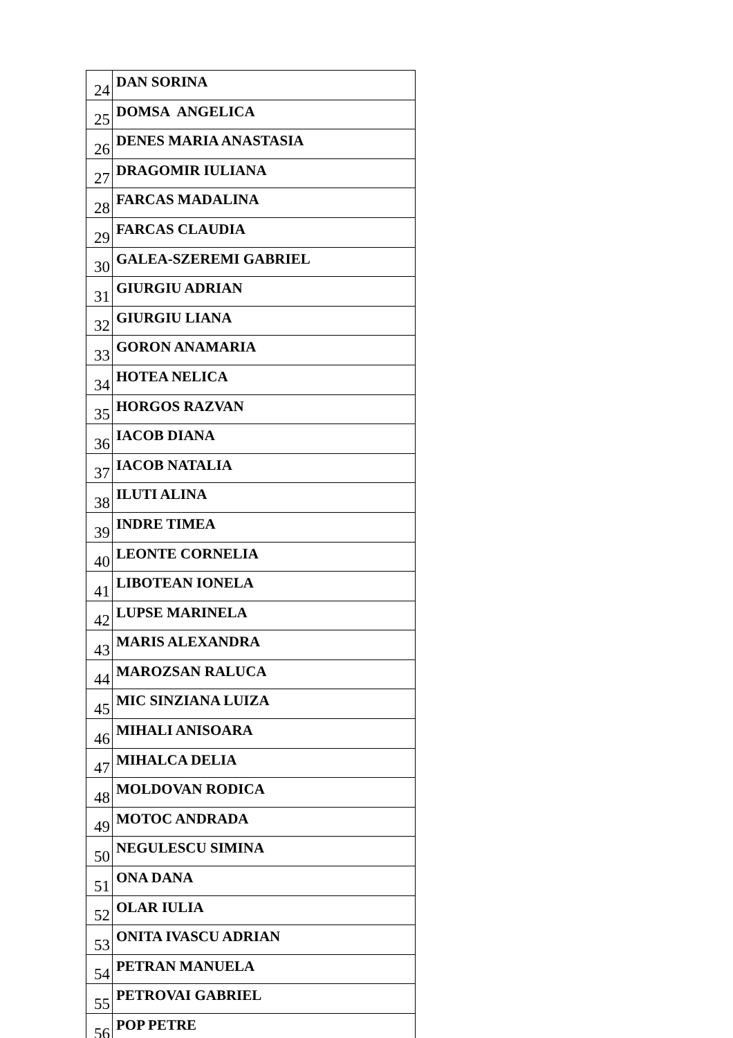| 24 | DAN SORINA |
| 25 | DOMSA ANGELICA |
| 26 | DENES MARIA ANASTASIA |
| 27 | DRAGOMIR IULIANA |
| 28 | FARCAS MADALINA |
| 29 | FARCAS CLAUDIA |
| 30 | GALEA-SZEREMI GABRIEL |
| 31 | GIURGIU ADRIAN |
| 32 | GIURGIU LIANA |
| 33 | GORON ANAMARIA |
| 34 | HOTEA NELICA |
| 35 | HORGOS RAZVAN |
| 36 | IACOB DIANA |
| 37 | IACOB NATALIA |
| 38 | ILUTI ALINA |
| 39 | INDRE TIMEA |
| 40 | LEONTE CORNELIA |
| 41 | LIBOTEAN IONELA |
| 42 | LUPSE MARINELA |
| 43 | MARIS ALEXANDRA |
| 44 | MAROZSAN RALUCA |
| 45 | MIC SINZIANA LUIZA |
| 46 | MIHALI ANISOARA |
| 47 | MIHALCA DELIA |
| 48 | MOLDOVAN RODICA |
| 49 | MOTOC ANDRADA |
| 50 | NEGULESCU SIMINA |
| 51 | ONA DANA |
| 52 | OLAR IULIA |
| 53 | ONITA IVASCU ADRIAN |
| 54 | PETRAN MANUELA |
| 55 | PETROVAI GABRIEL |
| 56 | POP PETRE |